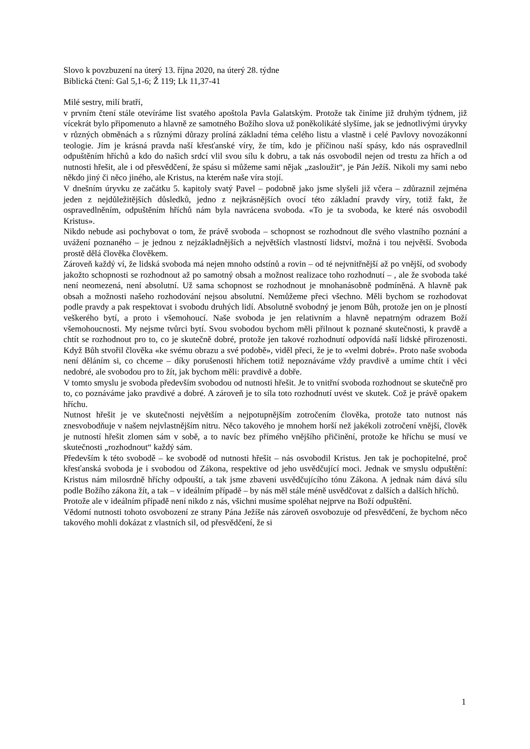Slovo k povzbuzení na úterý 13. října 2020, na úterý 28. týdne
Biblická čtení: Gal 5,1-6; Ž 119; Lk 11,37-41
Milé sestry, milí bratří,
v prvním čtení stále otevíráme list svatého apoštola Pavla Galatským. Protože tak činíme již druhým týdnem, již vícekrát bylo připomenuto a hlavně ze samotného Božího slova už poněkolikáté slyšíme, jak se jednotlivými úryvky v různých obměnách a s různými důrazy prolíná základní téma celého listu a vlastně i celé Pavlovy novozákonní teologie. Jím je krásná pravda naší křesťanské víry, že tím, kdo je příčinou naší spásy, kdo nás ospravedlnil odpuštěním hříchů a kdo do našich srdcí vlil svou sílu k dobru, a tak nás osvobodil nejen od trestu za hřích a od nutnosti hřešit, ale i od přesvědčení, že spásu si můžeme sami nějak „zasloužit“, je Pán Ježíš. Nikoli my sami nebo někdo jiný či něco jiného, ale Kristus, na kterém naše víra stojí.
V dnešním úryvku ze začátku 5. kapitoly svatý Pavel – podobně jako jsme slyšeli již včera – zdůraznil zejména jeden z nejdůležitějších důsledků, jedno z nejkrásnějších ovocí této základní pravdy víry, totiž fakt, že ospravedlněním, odpuštěním hříchů nám byla navrácena svoboda. «To je ta svoboda, ke které nás osvobodil Kristus».
Nikdo nebude asi pochybovat o tom, že právě svoboda – schopnost se rozhodnout dle svého vlastního poznání a uvážení poznaného – je jednou z nejzákladnějších a největších vlastností lidství, možná i tou největší. Svoboda prostě dělá člověka člověkem.
Zároveň každý ví, že lidská svoboda má nejen mnoho odstínů a rovin – od té nejvnitřnější až po vnější, od svobody jakožto schopnosti se rozhodnout až po samotný obsah a možnost realizace toho rozhodnutí – , ale že svoboda také není neomezená, není absolutní. Už sama schopnost se rozhodnout je mnohanásobně podmíněná. A hlavně pak obsah a možnosti našeho rozhodování nejsou absolutní. Nemůžeme přeci všechno. Měli bychom se rozhodovat podle pravdy a pak respektovat i svobodu druhých lidí. Absolutně svobodný je jenom Bůh, protože jen on je plností veškerého bytí, a proto i všemohoucí. Naše svoboda je jen relativním a hlavně nepatrným odrazem Boží všemohoucnosti. My nejsme tvůrci bytí. Svou svobodou bychom měli přilnout k poznané skutečnosti, k pravdě a chtít se rozhodnout pro to, co je skutečně dobré, protože jen takové rozhodnutí odpovídá naší lidské přirozenosti. Když Bůh stvořil člověka «ke svému obrazu a své podobě», viděl přeci, že je to «velmi dobré». Proto naše svoboda není děláním si, co chceme – díky porušenosti hříchem totiž nepoznáváme vždy pravdivě a umíme chtít i věci nedobré, ale svobodou pro to žít, jak bychom měli: pravdivě a dobře.
V tomto smyslu je svoboda především svobodou od nutnosti hřešit. Je to vnitřní svoboda rozhodnout se skutečně pro to, co poznáváme jako pravdivé a dobré. A zároveň je to síla toto rozhodnutí uvést ve skutek. Což je právě opakem hříchu.
Nutnost hřešit je ve skutečnosti největším a nejpotupnějším zotročením člověka, protože tato nutnost nás znesvobodňuje v našem nejvlastnějším nitru. Něco takového je mnohem horší než jakékoli zotročení vnější, člověk je nutností hřešit zlomen sám v sobě, a to navíc bez přímého vnějšího přičinění, protože ke hříchu se musí ve skutečnosti „rozhodnout“ každý sám.
Především k této svobodě – ke svobodě od nutnosti hřešit – nás osvobodil Kristus. Jen tak je pochopitelné, proč křesťanská svoboda je i svobodou od Zákona, respektive od jeho usvědčující moci. Jednak ve smyslu odpuštění: Kristus nám milosrdně hříchy odpouští, a tak jsme zbaveni usvědčujícího tónu Zákona. A jednak nám dává sílu podle Božího zákona žít, a tak – v ideálním případě – by nás měl stále méně usvědčovat z dalších a dalších hříchů.
Protože ale v ideálním případě není nikdo z nás, všichni musíme spoléhat nejprve na Boží odpuštění.
Vědomí nutnosti tohoto osvobození ze strany Pána Ježíše nás zároveň osvobozuje od přesvědčení, že bychom něco takového mohli dokázat z vlastních sil, od přesvědčení, že si
1